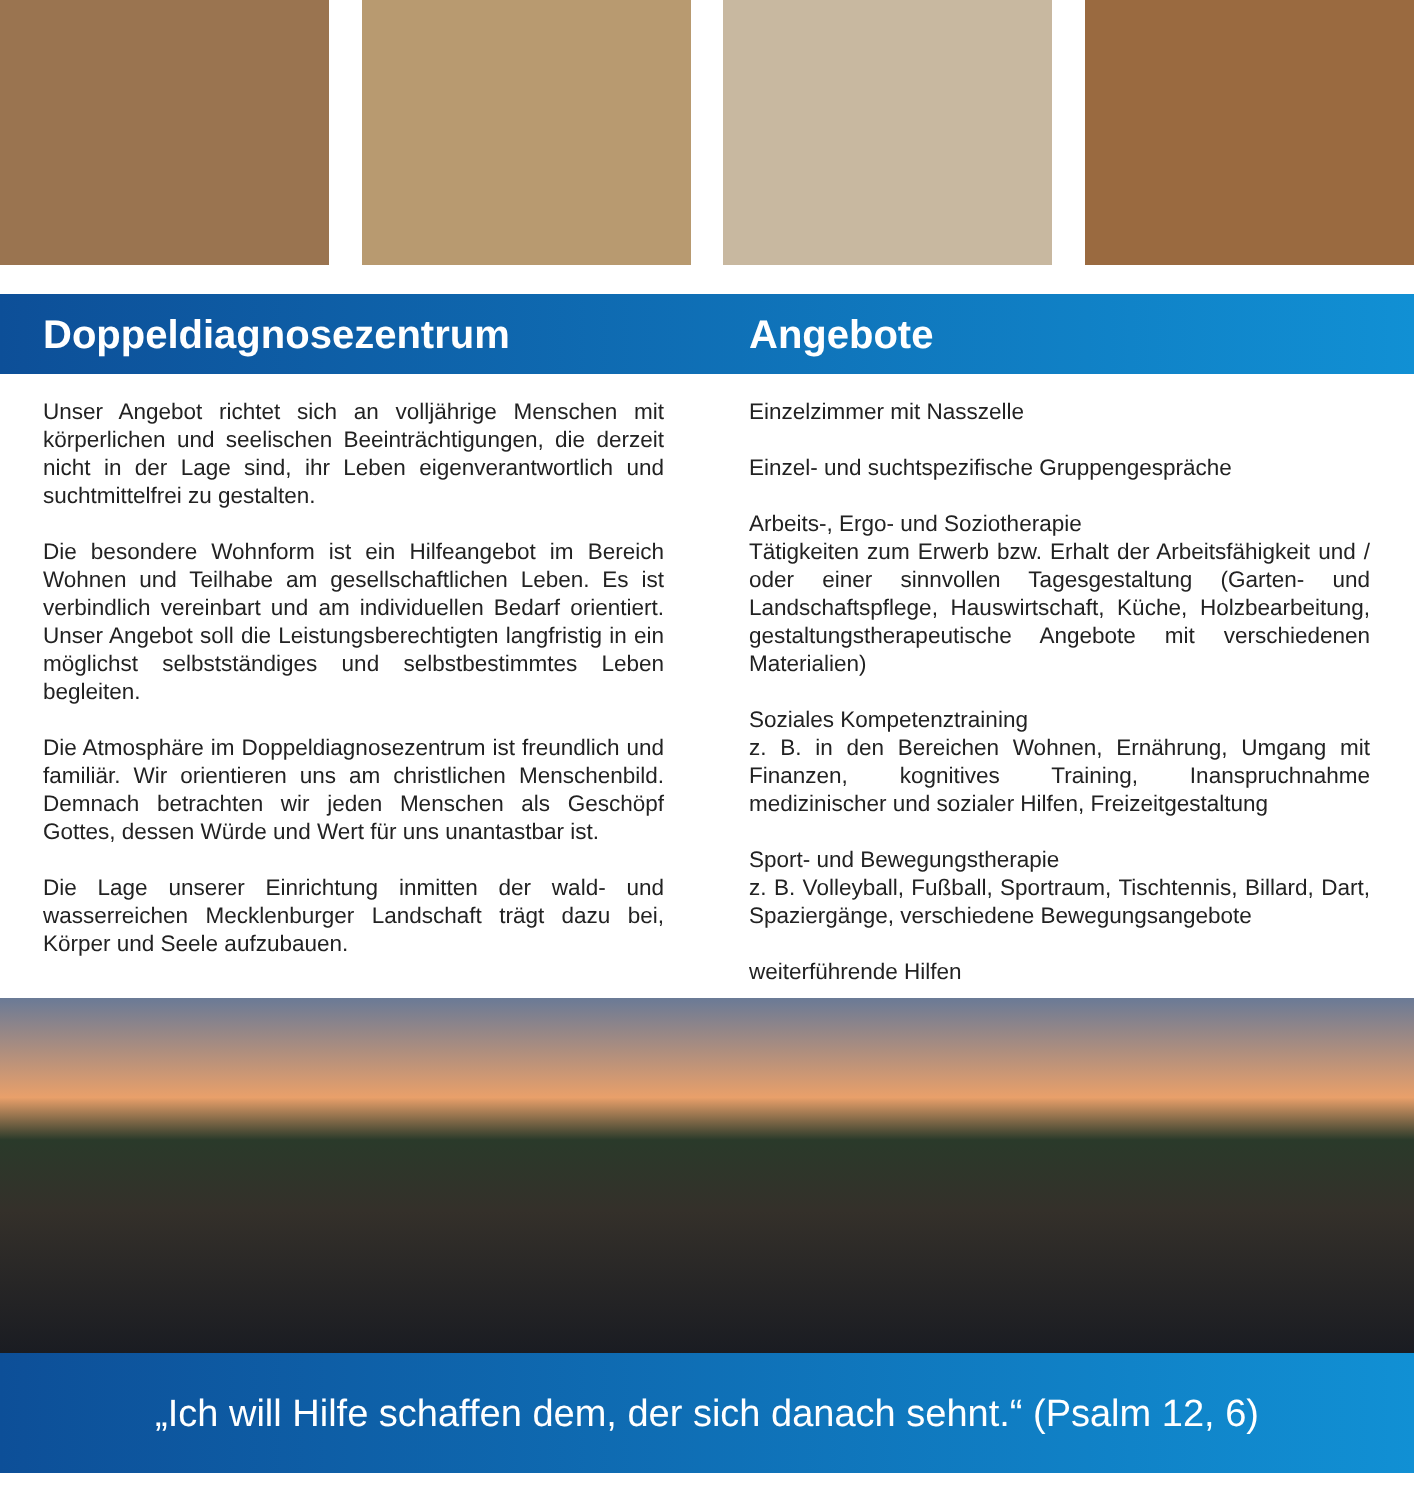Doppeldiagnosezentrum Angebote
Unser Angebot richtet sich an volljährige Menschen mit körperlichen und seelischen Beeinträchtigungen, die derzeit nicht in der Lage sind, ihr Leben eigenverantwortlich und suchtmittelfrei zu gestalten.
Die besondere Wohnform ist ein Hilfeangebot im Bereich Wohnen und Teilhabe am gesellschaftlichen Leben. Es ist verbindlich vereinbart und am individuellen Bedarf orientiert. Unser Angebot soll die Leistungsberechtigten langfristig in ein möglichst selbstständiges und selbstbestimmtes Leben begleiten.
Die Atmosphäre im Doppeldiagnosezentrum ist freundlich und familiär. Wir orientieren uns am christlichen Menschenbild. Demnach betrachten wir jeden Menschen als Geschöpf Gottes, dessen Würde und Wert für uns unantastbar ist.
Die Lage unserer Einrichtung inmitten der wald- und wasserreichen Mecklenburger Landschaft trägt dazu bei, Körper und Seele aufzubauen.
Einzelzimmer mit Nasszelle
Einzel- und suchtspezifische Gruppengespräche
Arbeits-, Ergo- und Soziotherapie
Tätigkeiten zum Erwerb bzw. Erhalt der Arbeitsfähigkeit und / oder einer sinnvollen Tagesgestaltung (Garten- und Landschaftspflege, Hauswirtschaft, Küche, Holzbearbeitung, gestaltungstherapeutische Angebote mit verschiedenen Materialien)
Soziales Kompetenztraining
z. B. in den Bereichen Wohnen, Ernährung, Umgang mit Finanzen, kognitives Training, Inanspruchnahme medizinischer und sozialer Hilfen, Freizeitgestaltung
Sport- und Bewegungstherapie
z. B. Volleyball, Fußball, Sportraum, Tischtennis, Billard, Dart, Spaziergänge, verschiedene Bewegungsangebote
weiterführende Hilfen
„Ich will Hilfe schaffen dem, der sich danach sehnt.“ (Psalm 12, 6)